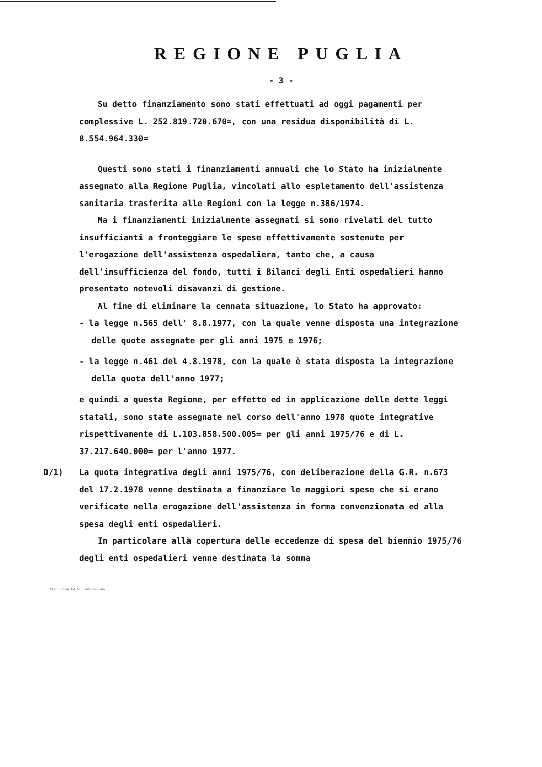REGIONE PUGLIA
- 3 -
Su detto finanziamento sono stati effettuati ad oggi pagamenti per complessive L. 252.819.720.670=, con una residua disponibilità di L. 8.554.964.330=
Questi sono stati i finanziamenti annuali che lo Stato ha inizialmente assegnato alla Regione Puglia, vincolati allo espletamento dell'assistenza sanitaria trasferita alle Regioni con la legge n.386/1974.
Ma i finanziamenti inizialmente assegnati si sono rivelati del tutto insufficianti a fronteggiare le spese effettivamente sostenute per l'erogazione dell'assistenza ospedaliera, tanto che, a causa dell'insufficienza del fondo, tutti i Bilanci degli Enti ospedalieri hanno presentato notevoli disavanzi di gestione.
Al fine di eliminare la cennata situazione, lo Stato ha approvato:
- la legge n.565 dell' 8.8.1977, con la quale venne disposta una integrazione delle quote assegnate per gli anni 1975 e 1976;
- la legge n.461 del 4.8.1978, con la quale è stata disposta la integrazione della quota dell'anno 1977;
e quindi a questa Regione, per effetto ed in applicazione delle dette leggi statali, sono state assegnate nel corso dell'anno 1978 quote integrative rispettivamente di L.103.858.500.005= per gli anni 1975/76 e di L. 37.217.640.000= per l'anno 1977.
D/1) La quota integrativa degli anni 1975/76, con deliberazione della G.R. n.673 del 17.2.1978 venne destinata a finanziare le maggiori spese che si erano verificate nella erogazione dell'assistenza in forma convenzionata ed alla spesa degli enti ospedalieri.
In particolare allà copertura delle eccedenze di spesa del biennio 1975/76 degli enti ospedalieri venne destinata la somma
Mod. 1 - Casa Ed. M. Liantonio - Palo